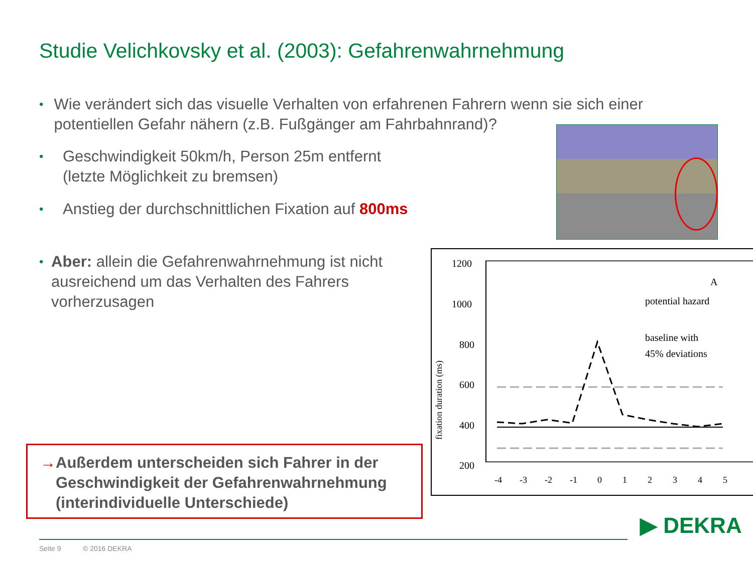Studie Velichkovsky et al. (2003): Gefahrenwahrnehmung
•
Wie verändert sich das visuelle Verhalten von erfahrenen Fahrern wenn sie sich einer potentiellen Gefahr nähern (z.B. Fußgänger am Fahrbahnrand)?
•
Geschwindigkeit 50km/h, Person 25m entfernt
(letzte Möglichkeit zu bremsen)
•
Anstieg der durchschnittlichen Fixation auf 800ms
•
Aber: allein die Gefahrenwahrnehmung ist nicht ausreichend um das Verhalten des Fahrers vorherzusagen
1200
1000
800
600
400
200
fixation duration (ms)
-4
-3
-2
-1
0
1
2
3
4
5
A
potential hazard
baseline with
45% deviations
→ Außerdem unterscheiden sich Fahrer in der Geschwindigkeit der Gefahrenwahrnehmung (interindividuelle Unterschiede)
Seite 9 © 2016 DEKRA
▶ DEKRA